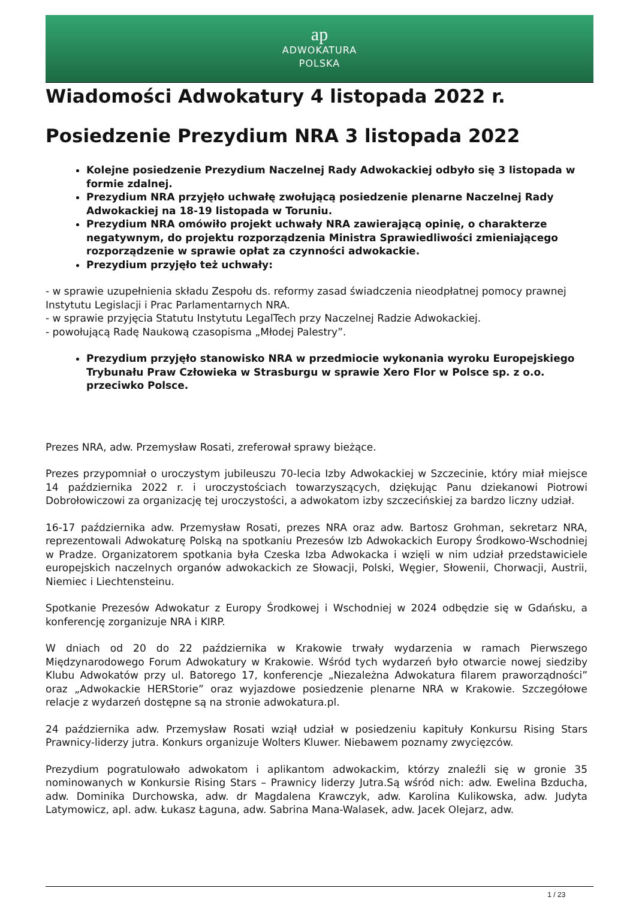ap
ADWOKATURA
POLSKA
Wiadomości Adwokatury 4 listopada 2022 r.
Posiedzenie Prezydium NRA 3 listopada 2022
Kolejne posiedzenie Prezydium Naczelnej Rady Adwokackiej odbyło się 3 listopada w formie zdalnej.
Prezydium NRA przyjęło uchwałę zwołującą posiedzenie plenarne Naczelnej Rady Adwokackiej na 18-19 listopada w Toruniu.
Prezydium NRA omówiło projekt uchwały NRA zawierającą opinię, o charakterze negatywnym, do projektu rozporządzenia Ministra Sprawiedliwości zmieniającego rozporządzenie w sprawie opłat za czynności adwokackie.
Prezydium przyjęło też uchwały:
- w sprawie uzupełnienia składu Zespołu ds. reformy zasad świadczenia nieodpłatnej pomocy prawnej Instytutu Legislacji i Prac Parlamentarnych NRA.
- w sprawie przyjęcia Statutu Instytutu LegalTech przy Naczelnej Radzie Adwokackiej.
- powołującą Radę Naukową czasopisma „Młodej Palestry”.
Prezydium przyjęło stanowisko NRA w przedmiocie wykonania wyroku Europejskiego Trybunału Praw Człowieka w Strasburgu w sprawie Xero Flor w Polsce sp. z o.o. przeciwko Polsce.
Prezes NRA, adw. Przemysław Rosati, zreferował sprawy bieżące.
Prezes przypomniał o uroczystym jubileuszu 70-lecia Izby Adwokackiej w Szczecinie, który miał miejsce 14 października 2022 r. i uroczystościach towarzyszących, dziękując Panu dziekanowi Piotrowi Dobrołowiczowi za organizację tej uroczystości, a adwokatom izby szczecińskiej za bardzo liczny udział.
16-17 października adw. Przemysław Rosati, prezes NRA oraz adw. Bartosz Grohman, sekretarz NRA, reprezentowali Adwokaturę Polską na spotkaniu Prezesów Izb Adwokackich Europy Środkowo-Wschodniej w Pradze. Organizatorem spotkania była Czeska Izba Adwokacka i wzięli w nim udział przedstawiciele europejskich naczelnych organów adwokackich ze Słowacji, Polski, Węgier, Słowenii, Chorwacji, Austrii, Niemiec i Liechtensteinu.
Spotkanie Prezesów Adwokatur z Europy Środkowej i Wschodniej w 2024 odbędzie się w Gdańsku, a konferencję zorganizuje NRA i KIRP.
W dniach od 20 do 22 października w Krakowie trwały wydarzenia w ramach Pierwszego Międzynarodowego Forum Adwokatury w Krakowie. Wśród tych wydarzeń było otwarcie nowej siedziby Klubu Adwokatów przy ul. Batorego 17, konferencje „Niezależna Adwokatura filarem praworządności” oraz „Adwokackie HERStorie” oraz wyjazdowe posiedzenie plenarne NRA w Krakowie. Szczegółowe relacje z wydarzeń dostępne są na stronie adwokatura.pl.
24 października adw. Przemysław Rosati wziął udział w posiedzeniu kapituły Konkursu Rising Stars Prawnicy-liderzy jutra. Konkurs organizuje Wolters Kluwer. Niebawem poznamy zwycięzców.
Prezydium pogratulowało adwokatom i aplikantom adwokackim, którzy znaleźli się w gronie 35 nominowanych w Konkursie Rising Stars – Prawnicy liderzy Jutra.Są wśród nich: adw. Ewelina Bzducha, adw. Dominika Durchowska, adw. dr Magdalena Krawczyk, adw. Karolina Kulikowska, adw. Judyta Latymowicz, apl. adw. Łukasz Łaguna, adw. Sabrina Mana-Walasek, adw. Jacek Olejarz, adw.
1 / 23